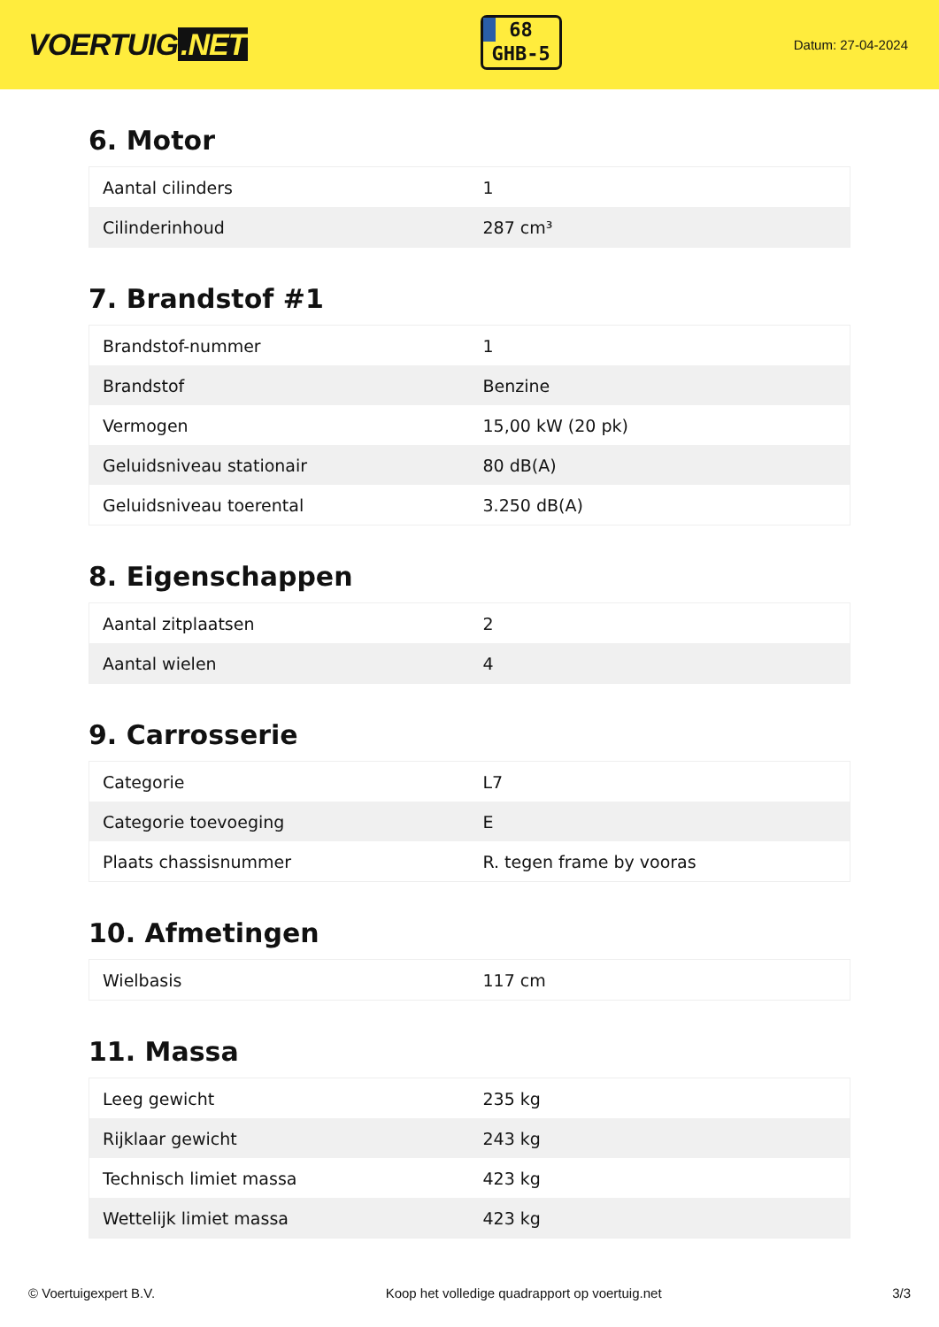VOERTUIG.NET
68
GHB-5
Datum: 27-04-2024
6. Motor
| Aantal cilinders | 1 |
| Cilinderinhoud | 287 cm³ |
7. Brandstof #1
| Brandstof-nummer | 1 |
| Brandstof | Benzine |
| Vermogen | 15,00 kW (20 pk) |
| Geluidsniveau stationair | 80 dB(A) |
| Geluidsniveau toerental | 3.250 dB(A) |
8. Eigenschappen
| Aantal zitplaatsen | 2 |
| Aantal wielen | 4 |
9. Carrosserie
| Categorie | L7 |
| Categorie toevoeging | E |
| Plaats chassisnummer | R. tegen frame by vooras |
10. Afmetingen
| Wielbasis | 117 cm |
11. Massa
| Leeg gewicht | 235 kg |
| Rijklaar gewicht | 243 kg |
| Technisch limiet massa | 423 kg |
| Wettelijk limiet massa | 423 kg |
© Voertuigexpert B.V. Koop het volledige quadrapport op voertuig.net 3/3